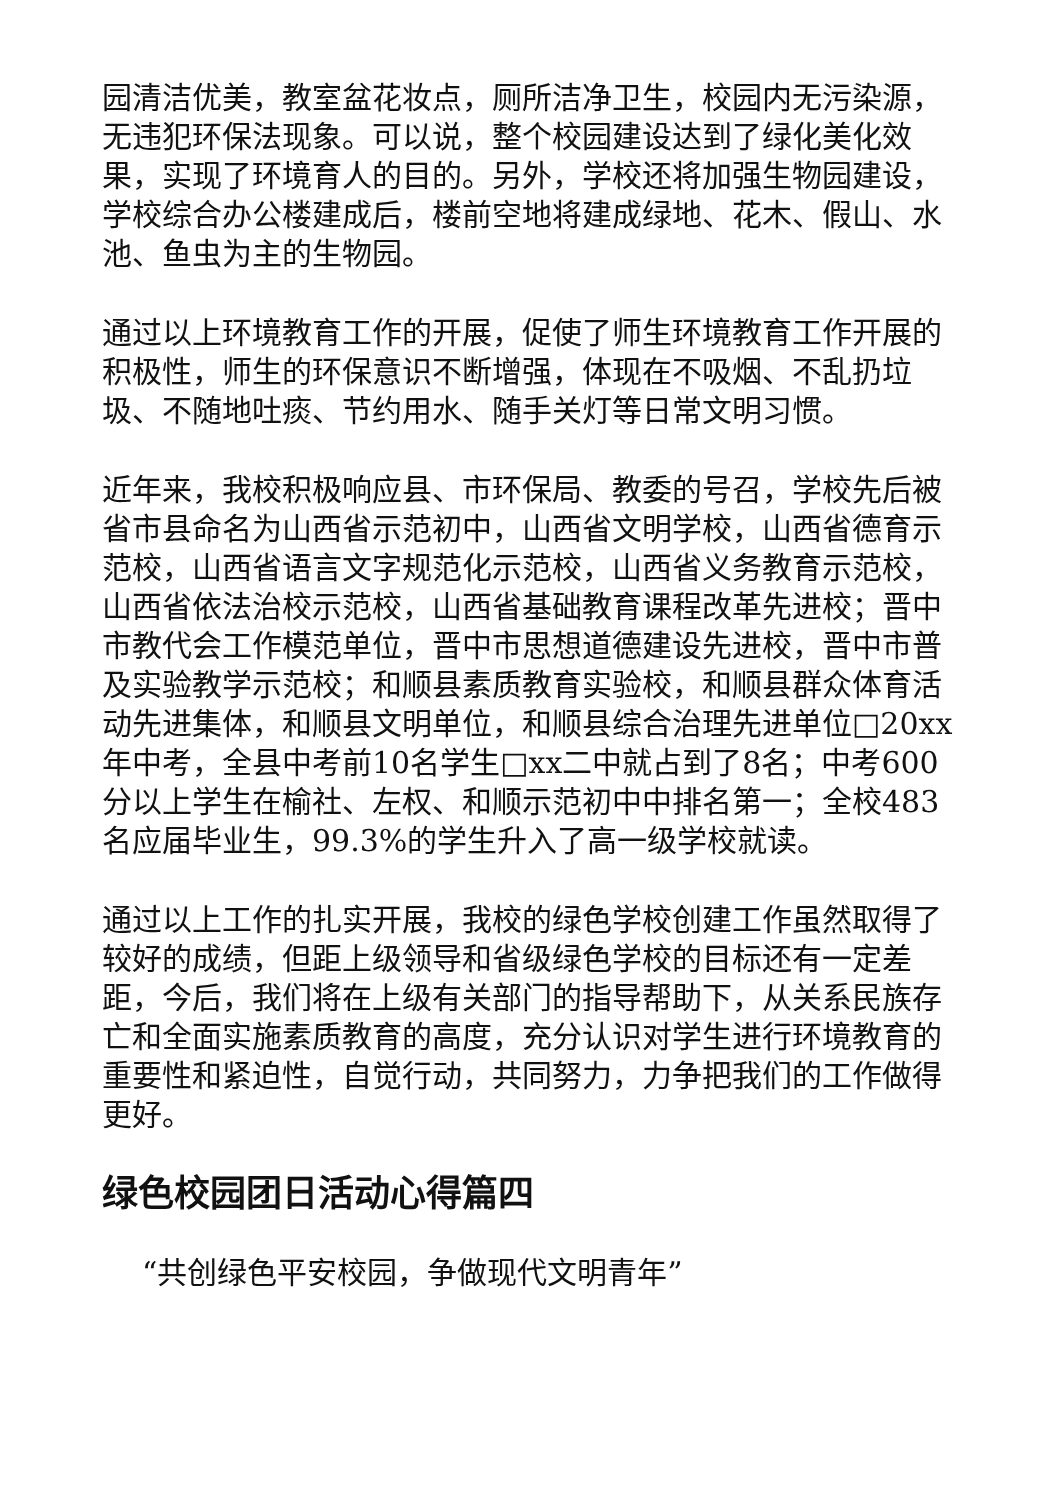园清洁优美，教室盆花妆点，厕所洁净卫生，校园内无污染源，无违犯环保法现象。可以说，整个校园建设达到了绿化美化效果，实现了环境育人的目的。另外，学校还将加强生物园建设，学校综合办公楼建成后，楼前空地将建成绿地、花木、假山、水池、鱼虫为主的生物园。
通过以上环境教育工作的开展，促使了师生环境教育工作开展的积极性，师生的环保意识不断增强，体现在不吸烟、不乱扔垃圾、不随地吐痰、节约用水、随手关灯等日常文明习惯。
近年来，我校积极响应县、市环保局、教委的号召，学校先后被省市县命名为山西省示范初中，山西省文明学校，山西省德育示范校，山西省语言文字规范化示范校，山西省义务教育示范校，山西省依法治校示范校，山西省基础教育课程改革先进校；晋中市教代会工作模范单位，晋中市思想道德建设先进校，晋中市普及实验教学示范校；和顺县素质教育实验校，和顺县群众体育活动先进集体，和顺县文明单位，和顺县综合治理先进单位□20xx年中考，全县中考前10名学生□xx二中就占到了8名；中考600分以上学生在榆社、左权、和顺示范初中中排名第一；全校483名应届毕业生，99.3%的学生升入了高一级学校就读。
通过以上工作的扎实开展，我校的绿色学校创建工作虽然取得了较好的成绩，但距上级领导和省级绿色学校的目标还有一定差距，今后，我们将在上级有关部门的指导帮助下，从关系民族存亡和全面实施素质教育的高度，充分认识对学生进行环境教育的重要性和紧迫性，自觉行动，共同努力，力争把我们的工作做得更好。
绿色校园团日活动心得篇四
“共创绿色平安校园，争做现代文明青年”